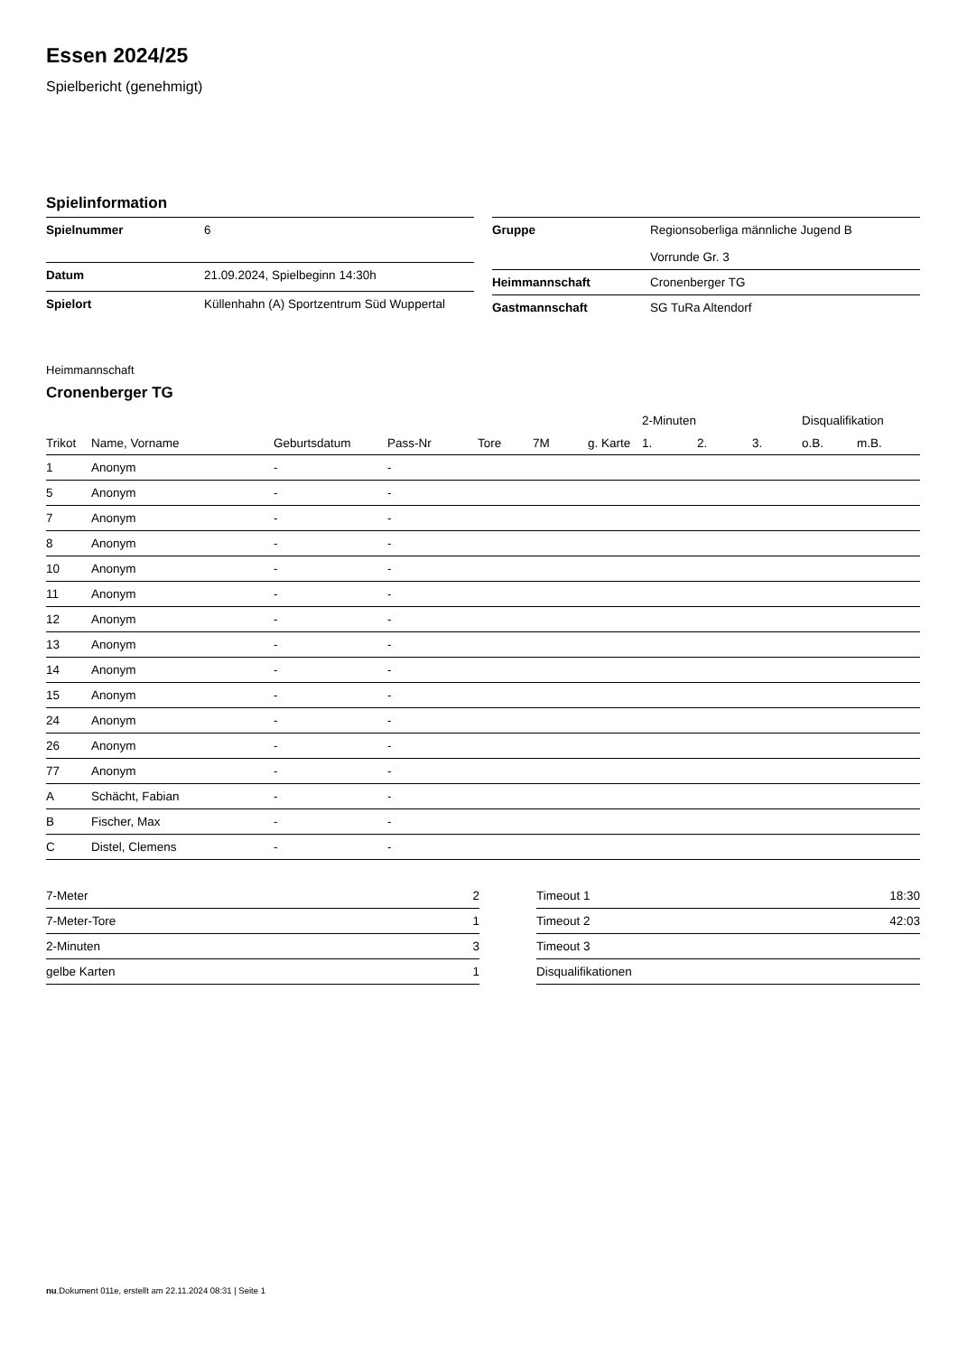Essen 2024/25
Spielbericht (genehmigt)
Spielinformation
| Spielnummer | 6 |
| Datum | 21.09.2024, Spielbeginn 14:30h |
| Spielort | Küllenhahn (A) Sportzentrum Süd Wuppertal |
| Gruppe | Regionsoberliga männliche Jugend B Vorrunde Gr. 3 |
| Heimmannschaft | Cronenberger TG |
| Gastmannschaft | SG TuRa Altendorf |
Heimmannschaft
Cronenberger TG
| | | | | | | | 2-Minuten | | | Disqualifikation | |
| --- | --- | --- | --- | --- | --- | --- | --- | --- | --- | --- | --- |
| Trikot | Name, Vorname | Geburtsdatum | Pass-Nr | Tore | 7M | g. Karte | 1. | 2. | 3. | o.B. | m.B. |
| 1 | Anonym | - | - | | | | | | | | |
| 5 | Anonym | - | - | | | | | | | | |
| 7 | Anonym | - | - | | | | | | | | |
| 8 | Anonym | - | - | | | | | | | | |
| 10 | Anonym | - | - | | | | | | | | |
| 11 | Anonym | - | - | | | | | | | | |
| 12 | Anonym | - | - | | | | | | | | |
| 13 | Anonym | - | - | | | | | | | | |
| 14 | Anonym | - | - | | | | | | | | |
| 15 | Anonym | - | - | | | | | | | | |
| 24 | Anonym | - | - | | | | | | | | |
| 26 | Anonym | - | - | | | | | | | | |
| 77 | Anonym | - | - | | | | | | | | |
| A | Schächt, Fabian | - | - | | | | | | | | |
| B | Fischer, Max | - | - | | | | | | | | |
| C | Distel, Clemens | - | - | | | | | | | | |
| 7-Meter | 2 |
| 7-Meter-Tore | 1 |
| 2-Minuten | 3 |
| gelbe Karten | 1 |
| Timeout 1 | 18:30 |
| Timeout 2 | 42:03 |
| Timeout 3 | |
| Disqualifikationen | |
nu.Dokument 011e, erstellt am 22.11.2024 08:31 | Seite 1